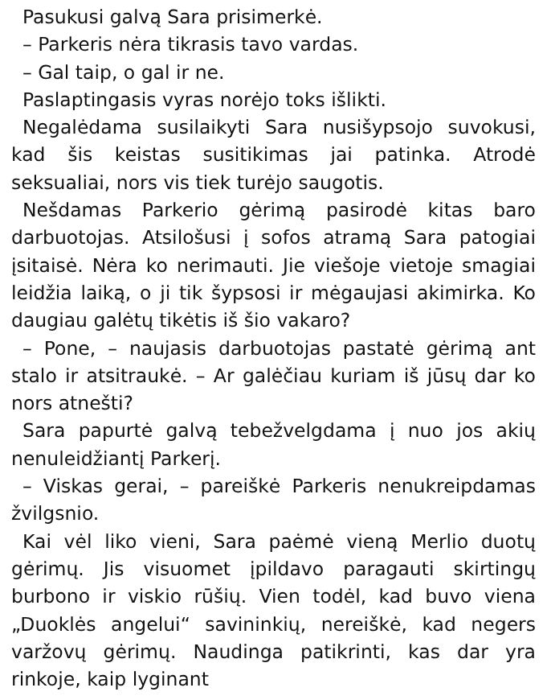Pasukusi galvą Sara prisimerkė.
– Parkeris nėra tikrasis tavo vardas.
– Gal taip, o gal ir ne.
Paslaptingasis vyras norėjo toks išlikti.
Negalėdama susilaikyti Sara nusišypsojo suvokusi, kad šis keistas susitikimas jai patinka. Atrodė seksualiai, nors vis tiek turėjo saugotis.
Nešdamas Parkerio gėrimą pasirodė kitas baro darbuotojas. Atsilošusi į sofos atramą Sara patogiai įsitaisė. Nėra ko nerimauti. Jie viešoje vietoje smagiai leidžia laiką, o ji tik šypsosi ir mėgaujasi akimirka. Ko daugiau galėtų tikėtis iš šio vakaro?
– Pone, – naujasis darbuotojas pastatė gėrimą ant stalo ir atsitraukė. – Ar galėčiau kuriam iš jūsų dar ko nors atnešti?
Sara papurtė galvą tebežvelgdama į nuo jos akių nenuleidžiantį Parkerį.
– Viskas gerai, – pareiškė Parkeris nenukreipdamas žvilgsnio.
Kai vėl liko vieni, Sara paėmė vieną Merlio duotų gėrimų. Jis visuomet įpildavo paragauti skirtingų burbono ir viskio rūšių. Vien todėl, kad buvo viena „Duoklės angelui“ savininkių, nereiškė, kad negers varžovų gėrimų. Naudinga patikrinti, kas dar yra rinkoje, kaip lyginant